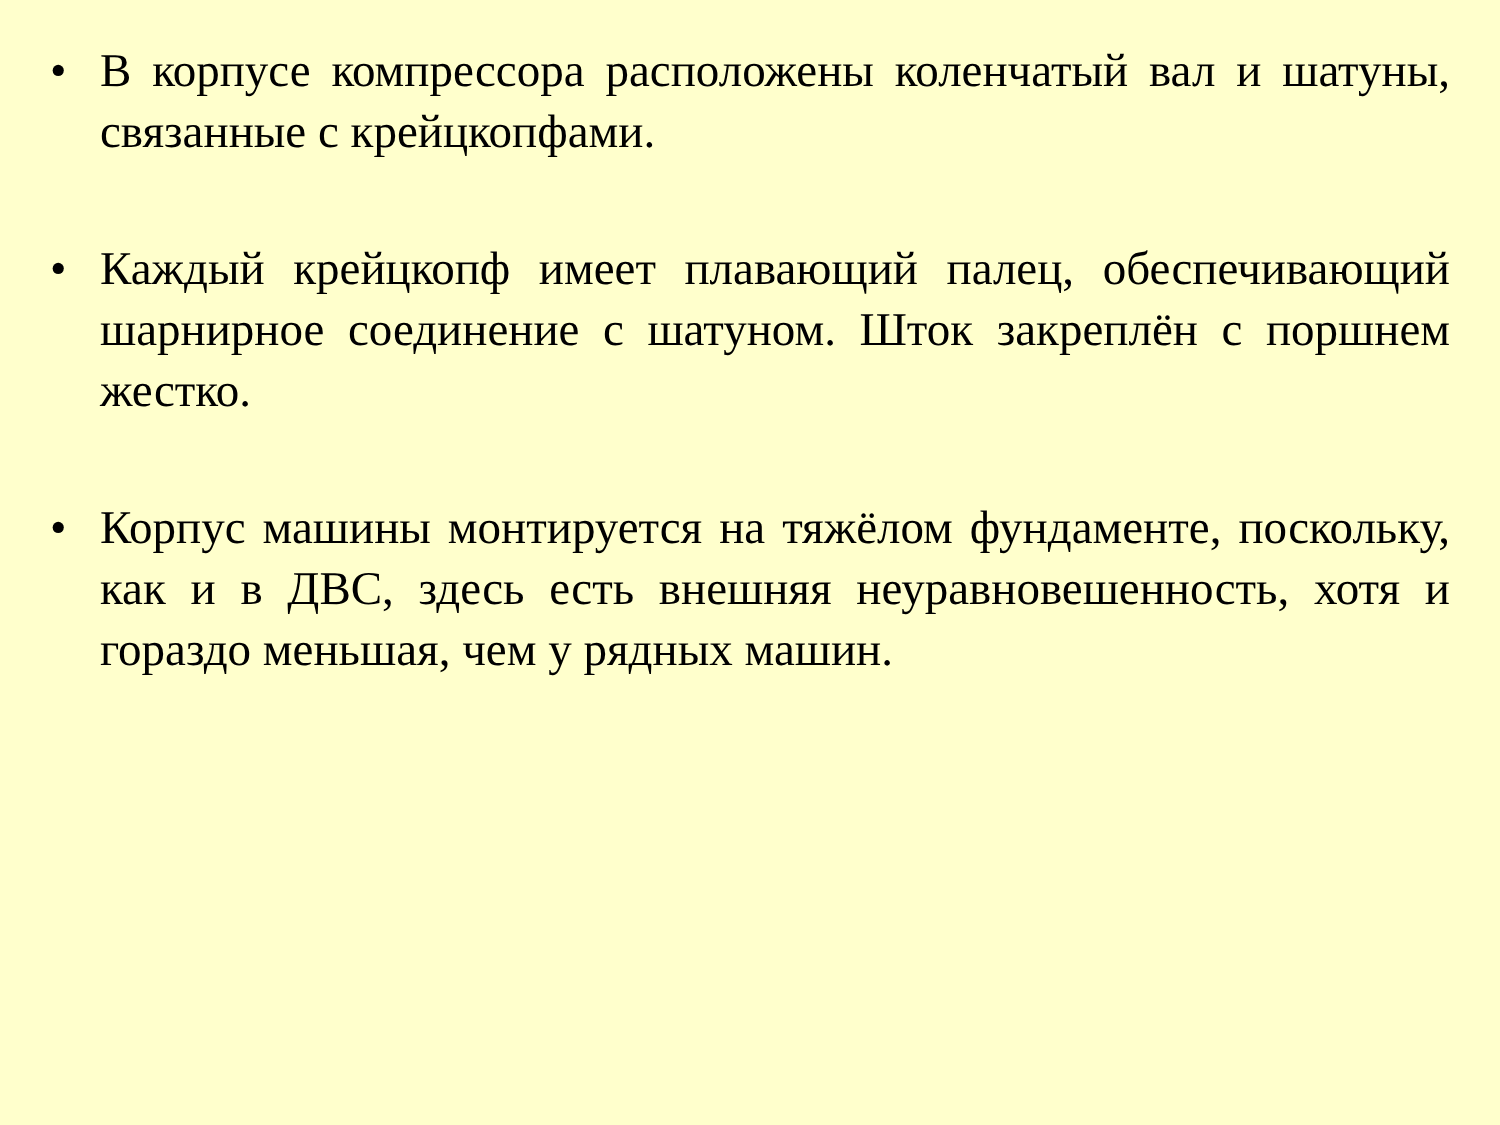• В корпусе компрессора расположены коленчатый вал и шатуны, связанные с крейцкопфами.
• Каждый крейцкопф имеет плавающий палец, обеспечивающий шарнирное соединение с шатуном. Шток закреплён с поршнем жестко.
• Корпус машины монтируется на тяжёлом фундаменте, поскольку, как и в ДВС, здесь есть внешняя неуравновешенность, хотя и гораздо меньшая, чем у рядных машин.